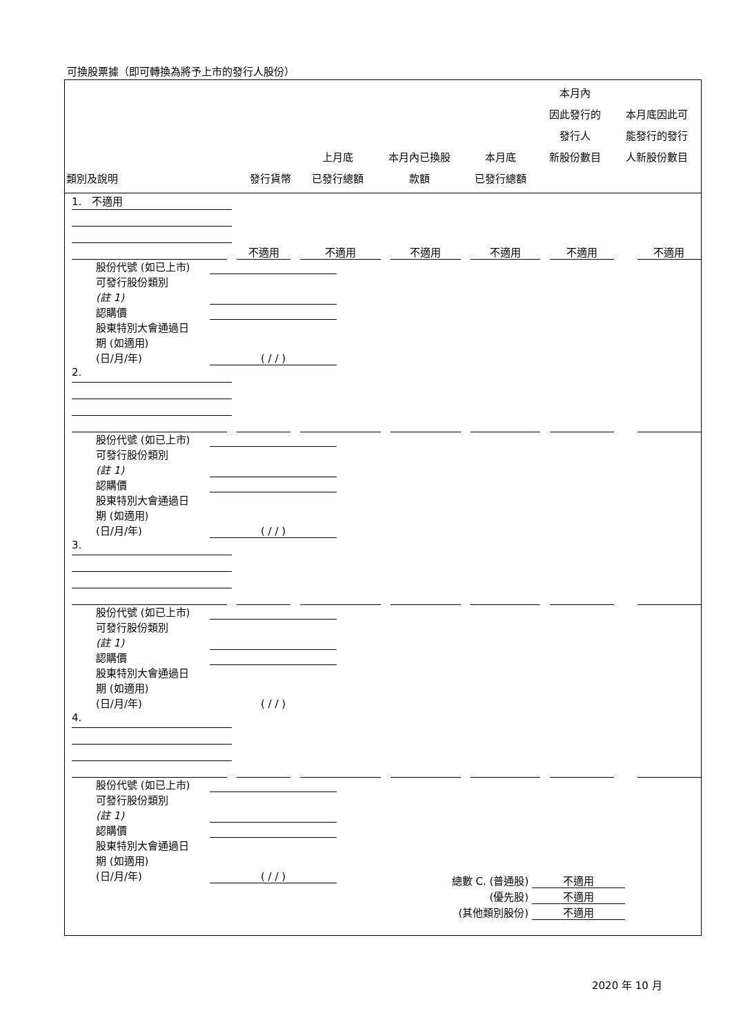可換股票據（即可轉換為將予上市的發行人股份）
| 類別及說明 | 發行貨幣 | 上月底 已發行總額 | 本月內已換股 款額 | 本月底 已發行總額 | 本月內 因此發行的 發行人 新股份數目 | 本月底因此可 能發行的發行 人新股份數目 |
| --- | --- | --- | --- | --- | --- | --- |
1. 不適用
不適用 不適用 不適用 不適用 不適用 不適用
股份代號 (如已上市)
可發行股份類別
(註 1)
認購價
股東特別大會通過日
期 (如適用)
(日/月/年)
( / / )
2.
股份代號 (如已上市)
可發行股份類別
(註 1)
認購價
股東特別大會通過日
期 (如適用)
(日/月/年)
( / / )
3.
股份代號 (如已上市)
可發行股份類別
(註 1)
認購價
股東特別大會通過日
期 (如適用)
(日/月/年) ( / / )
4.
股份代號 (如已上市)
可發行股份類別
(註 1)
認購價
股東特別大會通過日
期 (如適用)
(日/月/年)
( / / )
總數 C. (普通股) 不適用
(優先股) 不適用
(其他類別股份) 不適用
2020 年 10 月